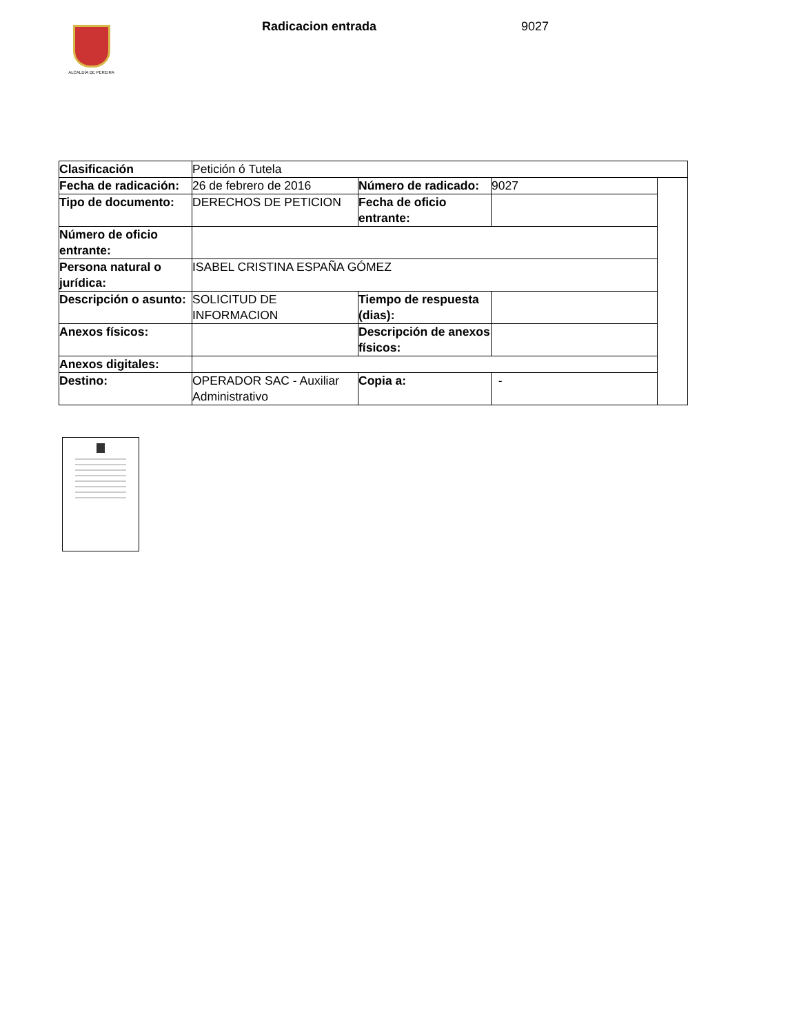ALCALDÍA DE PEREIRA
Radicacion entrada 9027
| Clasificación | Petición ó Tutela | | | |
| Fecha de radicación: | 26 de febrero de 2016 | Número de radicado: | 9027 | |
| Tipo de documento: | DERECHOS DE PETICION | Fecha de oficio entrante: | | |
| Número de oficio entrante: | | | | |
| Persona natural o jurídica: | ISABEL CRISTINA ESPAÑA GÓMEZ | | | |
| Descripción o asunto: | SOLICITUD DE INFORMACION | Tiempo de respuesta (dias): | | |
| Anexos físicos: | | Descripción de anexos físicos: | | |
| Anexos digitales: | | | | |
| Destino: | OPERADOR SAC - Auxiliar Administrativo | Copia a: | - | |